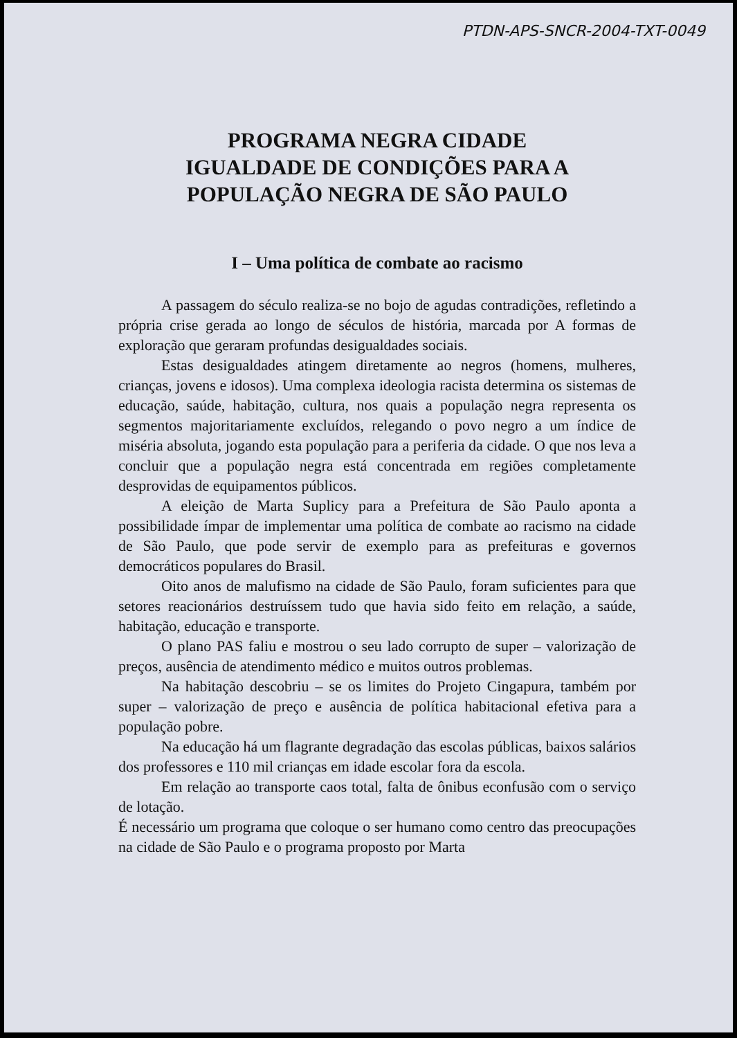PTDN-APS-SNCR-2004-TXT-0049
PROGRAMA NEGRA CIDADE
IGUALDADE DE CONDIÇÕES PARA A
POPULAÇÃO NEGRA DE SÃO PAULO
I – Uma política de combate ao racismo
A passagem do século realiza-se no bojo de agudas contradições, refletindo a própria crise gerada ao longo de séculos de história, marcada por A formas de exploração que geraram profundas desigualdades sociais.
Estas desigualdades atingem diretamente ao negros (homens, mulheres, crianças, jovens e idosos). Uma complexa ideologia racista determina os sistemas de educação, saúde, habitação, cultura, nos quais a população negra representa os segmentos majoritariamente excluídos, relegando o povo negro a um índice de miséria absoluta, jogando esta população para a periferia da cidade. O que nos leva a concluir que a população negra está concentrada em regiões completamente desprovidas de equipamentos públicos.
A eleição de Marta Suplicy para a Prefeitura de São Paulo aponta a possibilidade ímpar de implementar uma política de combate ao racismo na cidade de São Paulo, que pode servir de exemplo para as prefeituras e governos democráticos populares do Brasil.
Oito anos de malufismo na cidade de São Paulo, foram suficientes para que setores reacionários destruíssem tudo que havia sido feito em relação, a saúde, habitação, educação e transporte.
O plano PAS faliu e mostrou o seu lado corrupto de super – valorização de preços, ausência de atendimento médico e muitos outros problemas.
Na habitação descobriu – se os limites do Projeto Cingapura, também por super – valorização de preço e ausência de política habitacional efetiva para a população pobre.
Na educação há um flagrante degradação das escolas públicas, baixos salários dos professores e 110 mil crianças em idade escolar fora da escola.
Em relação ao transporte caos total, falta de ônibus econfusão com o serviço de lotação.
É necessário um programa que coloque o ser humano como centro das preocupações na cidade de São Paulo e o programa proposto por Marta